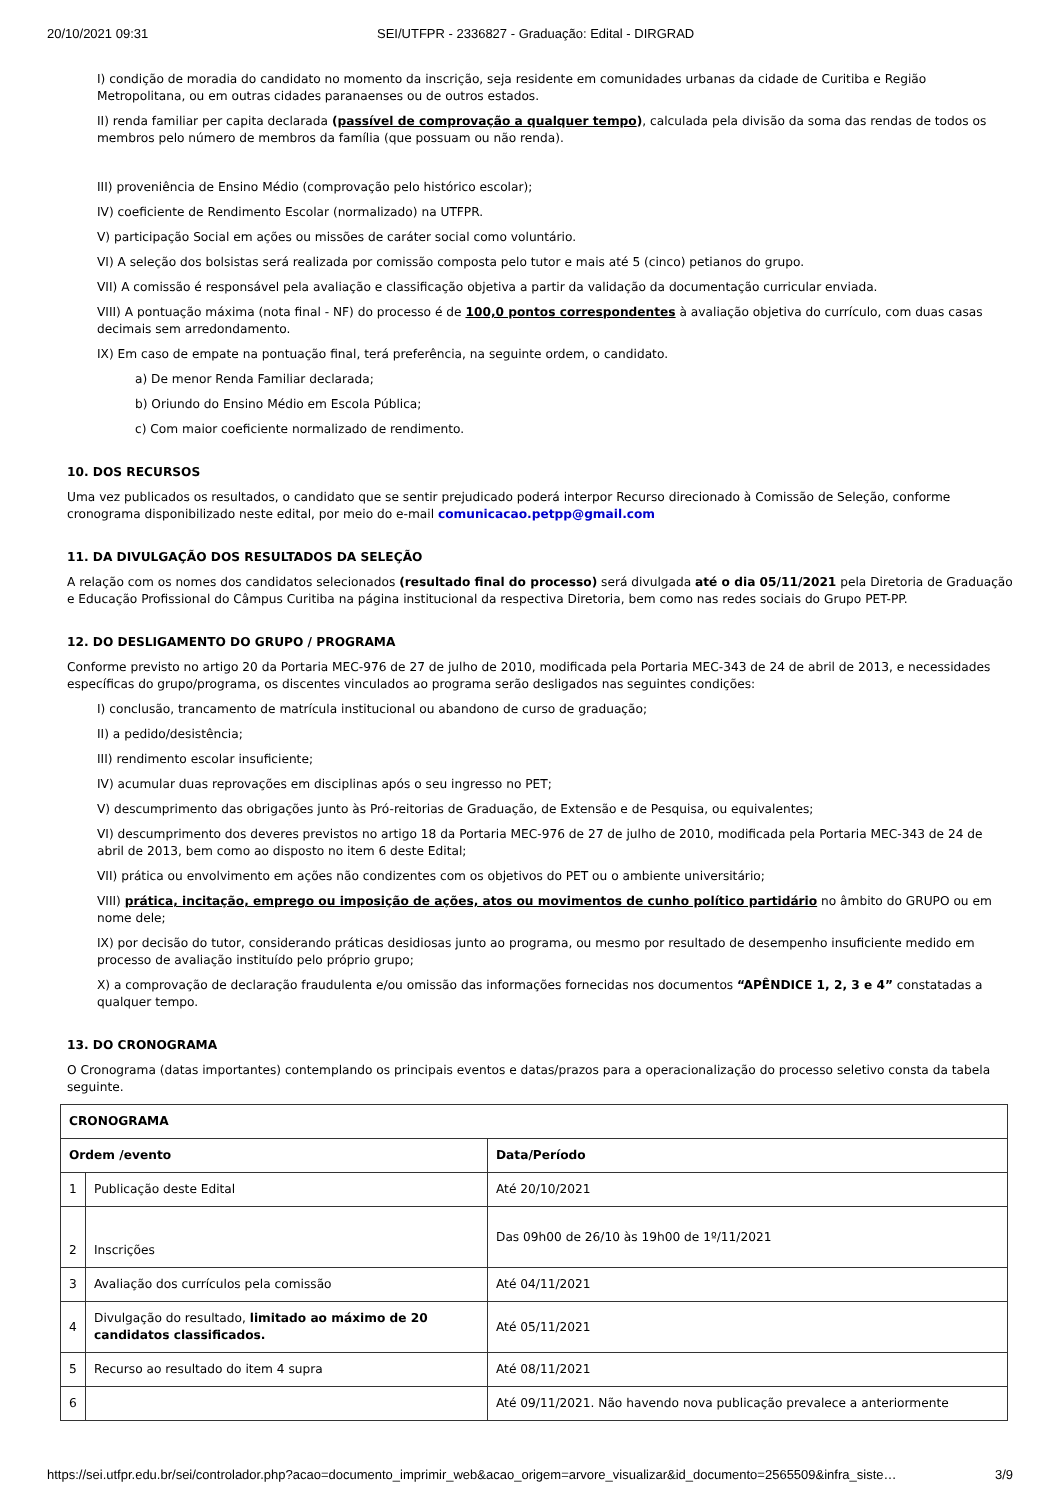20/10/2021 09:31 SEI/UTFPR - 2336827 - Graduação: Edital - DIRGRAD
I) condição de moradia do candidato no momento da inscrição, seja residente em comunidades urbanas da cidade de Curitiba e Região Metropolitana, ou em outras cidades paranaenses ou de outros estados.
II) renda familiar per capita declarada (passível de comprovação a qualquer tempo), calculada pela divisão da soma das rendas de todos os membros pelo número de membros da família (que possuam ou não renda).
III) proveniência de Ensino Médio (comprovação pelo histórico escolar);
IV) coeficiente de Rendimento Escolar (normalizado) na UTFPR.
V) participação Social em ações ou missões de caráter social como voluntário.
VI) A seleção dos bolsistas será realizada por comissão composta pelo tutor e mais até 5 (cinco) petianos do grupo.
VII) A comissão é responsável pela avaliação e classificação objetiva a partir da validação da documentação curricular enviada.
VIII) A pontuação máxima (nota final - NF) do processo é de 100,0 pontos correspondentes à avaliação objetiva do currículo, com duas casas decimais sem arredondamento.
IX) Em caso de empate na pontuação final, terá preferência, na seguinte ordem, o candidato.
a) De menor Renda Familiar declarada;
b) Oriundo do Ensino Médio em Escola Pública;
c) Com maior coeficiente normalizado de rendimento.
10. DOS RECURSOS
Uma vez publicados os resultados, o candidato que se sentir prejudicado poderá interpor Recurso direcionado à Comissão de Seleção, conforme cronograma disponibilizado neste edital, por meio do e-mail comunicacao.petpp@gmail.com
11. DA DIVULGAÇÃO DOS RESULTADOS DA SELEÇÃO
A relação com os nomes dos candidatos selecionados (resultado final do processo) será divulgada até o dia 05/11/2021 pela Diretoria de Graduação e Educação Profissional do Câmpus Curitiba na página institucional da respectiva Diretoria, bem como nas redes sociais do Grupo PET-PP.
12. DO DESLIGAMENTO DO GRUPO / PROGRAMA
Conforme previsto no artigo 20 da Portaria MEC-976 de 27 de julho de 2010, modificada pela Portaria MEC-343 de 24 de abril de 2013, e necessidades específicas do grupo/programa, os discentes vinculados ao programa serão desligados nas seguintes condições:
I) conclusão, trancamento de matrícula institucional ou abandono de curso de graduação;
II) a pedido/desistência;
III) rendimento escolar insuficiente;
IV) acumular duas reprovações em disciplinas após o seu ingresso no PET;
V) descumprimento das obrigações junto às Pró-reitorias de Graduação, de Extensão e de Pesquisa, ou equivalentes;
VI) descumprimento dos deveres previstos no artigo 18 da Portaria MEC-976 de 27 de julho de 2010, modificada pela Portaria MEC-343 de 24 de abril de 2013, bem como ao disposto no item 6 deste Edital;
VII) prática ou envolvimento em ações não condizentes com os objetivos do PET ou o ambiente universitário;
VIII) prática, incitação, emprego ou imposição de ações, atos ou movimentos de cunho político partidário no âmbito do GRUPO ou em nome dele;
IX) por decisão do tutor, considerando práticas desidiosas junto ao programa, ou mesmo por resultado de desempenho insuficiente medido em processo de avaliação instituído pelo próprio grupo;
X) a comprovação de declaração fraudulenta e/ou omissão das informações fornecidas nos documentos “APÊNDICE 1, 2, 3 e 4” constatadas a qualquer tempo.
13. DO CRONOGRAMA
O Cronograma (datas importantes) contemplando os principais eventos e datas/prazos para a operacionalização do processo seletivo consta da tabela seguinte.
| CRONOGRAMA | | |
| --- | --- | --- |
| Ordem /evento | | Data/Período |
| 1 | Publicação deste Edital | Até 20/10/2021 |
| 2 | Inscrições | Das 09h00 de 26/10 às 19h00 de 1º/11/2021 |
| 3 | Avaliação dos currículos pela comissão | Até 04/11/2021 |
| 4 | Divulgação do resultado, limitado ao máximo de 20 candidatos classificados. | Até 05/11/2021 |
| 5 | Recurso ao resultado do item 4 supra | Até 08/11/2021 |
| 6 | | Até 09/11/2021. Não havendo nova publicação prevalece a anteriormente |
https://sei.utfpr.edu.br/sei/controlador.php?acao=documento_imprimir_web&acao_origem=arvore_visualizar&id_documento=2565509&infra_siste… 3/9